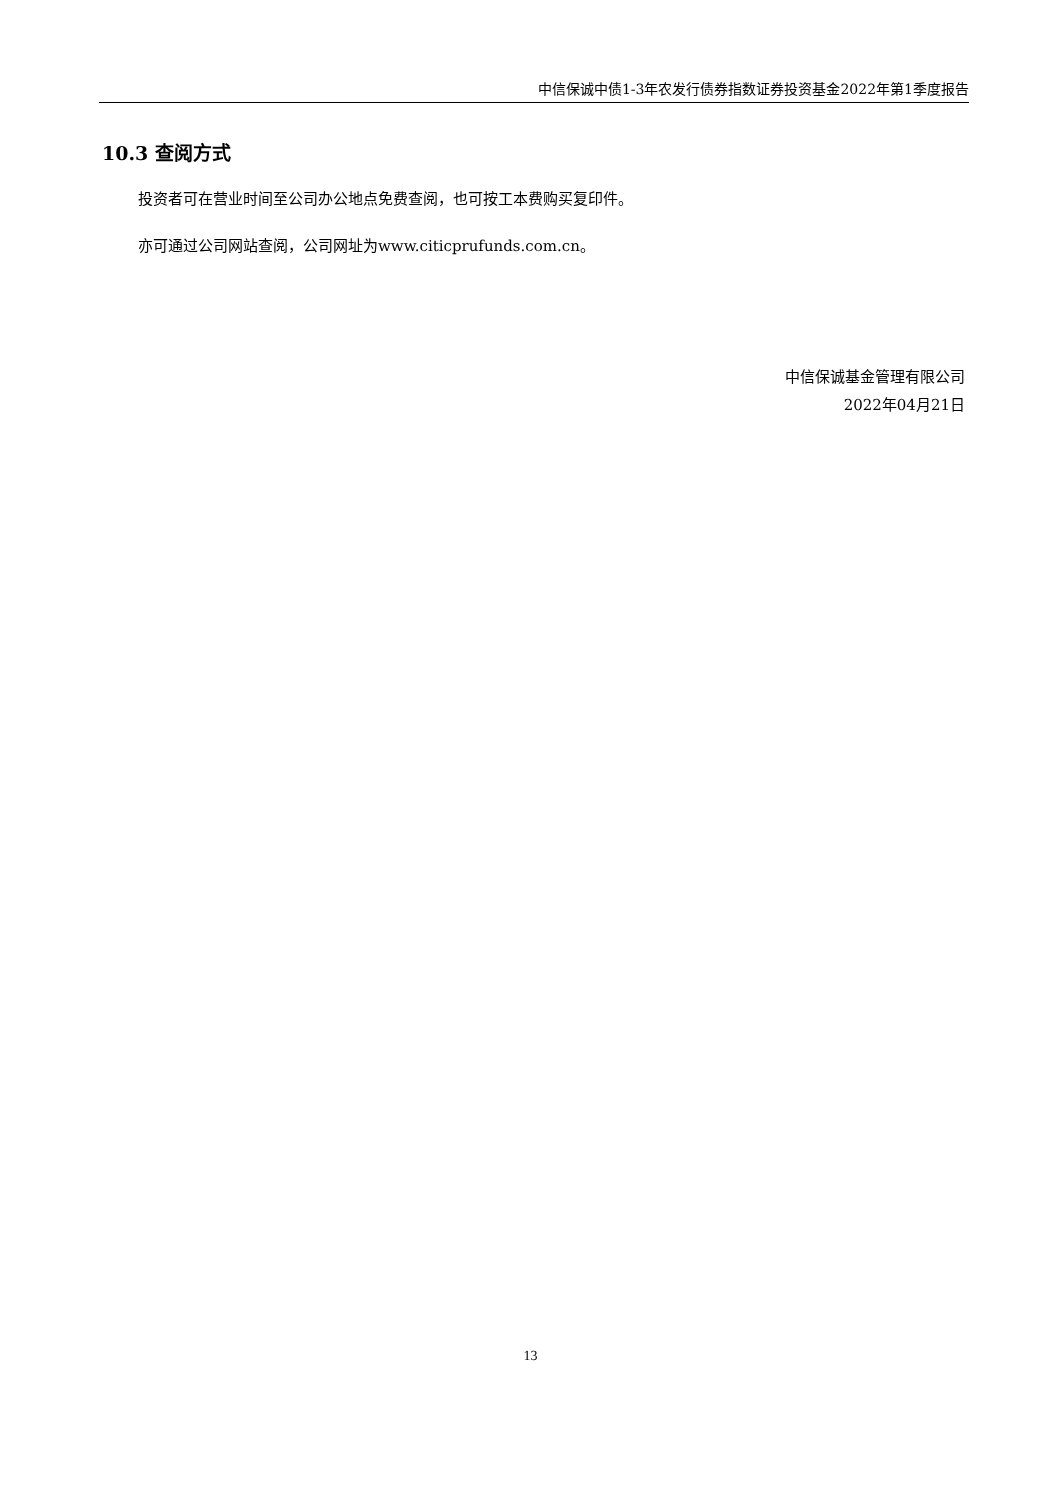中信保诚中债1-3年农发行债券指数证券投资基金2022年第1季度报告
10.3 查阅方式
投资者可在营业时间至公司办公地点免费查阅，也可按工本费购买复印件。
亦可通过公司网站查阅，公司网址为www.citicprufunds.com.cn。
中信保诚基金管理有限公司
2022年04月21日
13